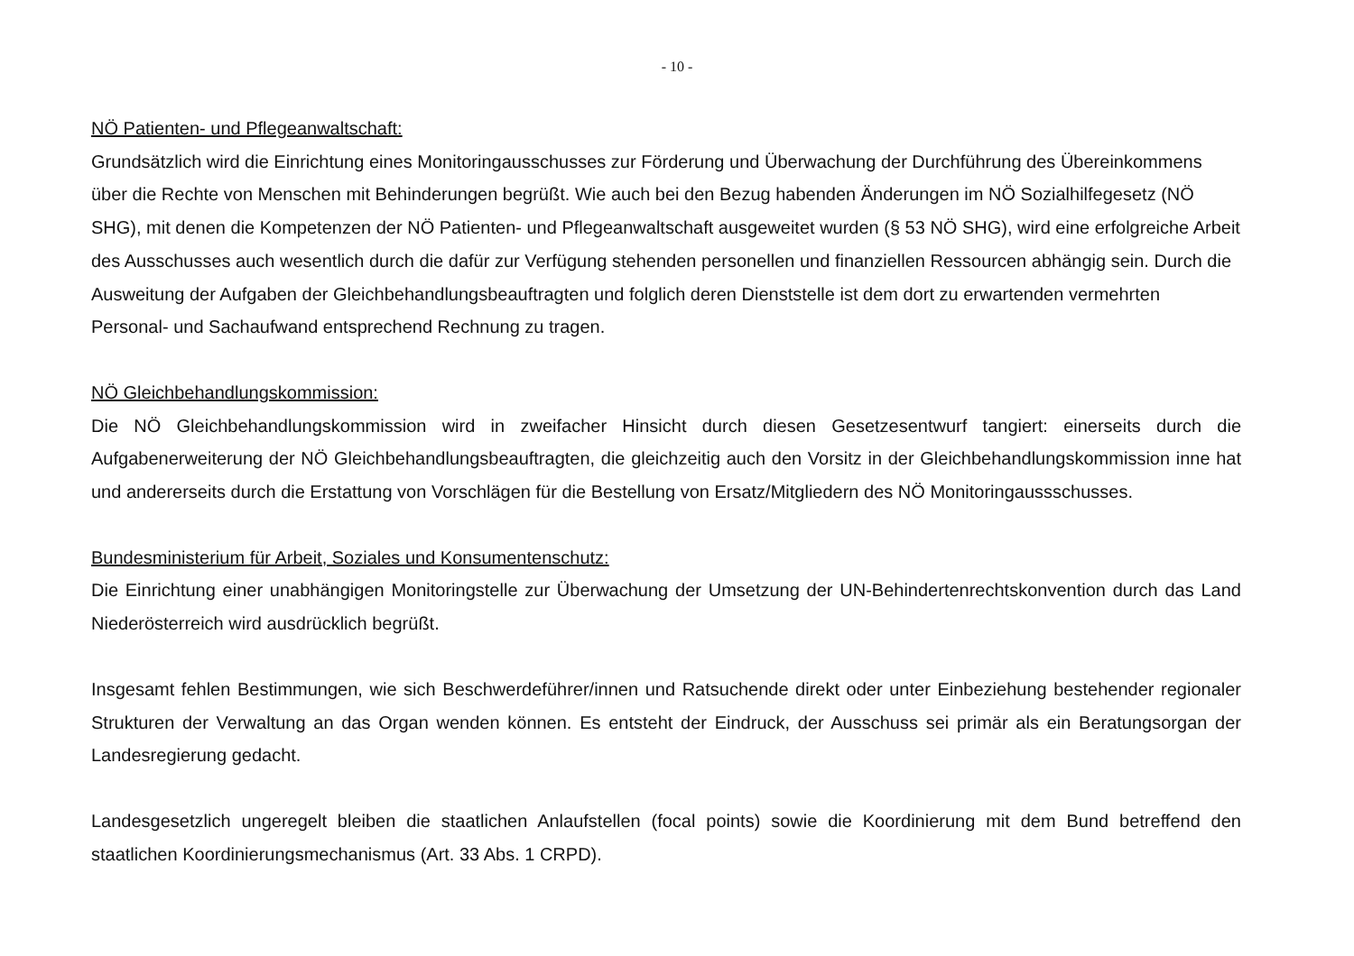- 10 -
NÖ Patienten- und Pflegeanwaltschaft:
Grundsätzlich wird die Einrichtung eines Monitoringausschusses zur Förderung und Überwachung der Durchführung des Übereinkommens über die Rechte von Menschen mit Behinderungen begrüßt. Wie auch bei den Bezug habenden Änderungen im NÖ Sozialhilfegesetz (NÖ SHG), mit denen die Kompetenzen der NÖ Patienten- und Pflegeanwaltschaft ausgeweitet wurden (§ 53 NÖ SHG), wird eine erfolgreiche Arbeit des Ausschusses auch wesentlich durch die dafür zur Verfügung stehenden personellen und finanziellen Ressourcen abhängig sein. Durch die Ausweitung der Aufgaben der Gleichbehandlungsbeauftragten und folglich deren Dienststelle ist dem dort zu erwartenden vermehrten Personal- und Sachaufwand entsprechend Rechnung zu tragen.
NÖ Gleichbehandlungskommission:
Die NÖ Gleichbehandlungskommission wird in zweifacher Hinsicht durch diesen Gesetzesentwurf tangiert: einerseits durch die Aufgabenerweiterung der NÖ Gleichbehandlungsbeauftragten, die gleichzeitig auch den Vorsitz in der Gleichbehandlungskommission inne hat und andererseits durch die Erstattung von Vorschlägen für die Bestellung von Ersatz/Mitgliedern des NÖ Monitoringaussschusses.
Bundesministerium für Arbeit, Soziales und Konsumentenschutz:
Die Einrichtung einer unabhängigen Monitoringstelle zur Überwachung der Umsetzung der UN-Behindertenrechtskonvention durch das Land Niederösterreich wird ausdrücklich begrüßt.
Insgesamt fehlen Bestimmungen, wie sich Beschwerdeführer/innen und Ratsuchende direkt oder unter Einbeziehung bestehender regionaler Strukturen der Verwaltung an das Organ wenden können. Es entsteht der Eindruck, der Ausschuss sei primär als ein Beratungsorgan der Landesregierung gedacht.
Landesgesetzlich ungeregelt bleiben die staatlichen Anlaufstellen (focal points) sowie die Koordinierung mit dem Bund betreffend den staatlichen Koordinierungsmechanismus (Art. 33 Abs. 1 CRPD).